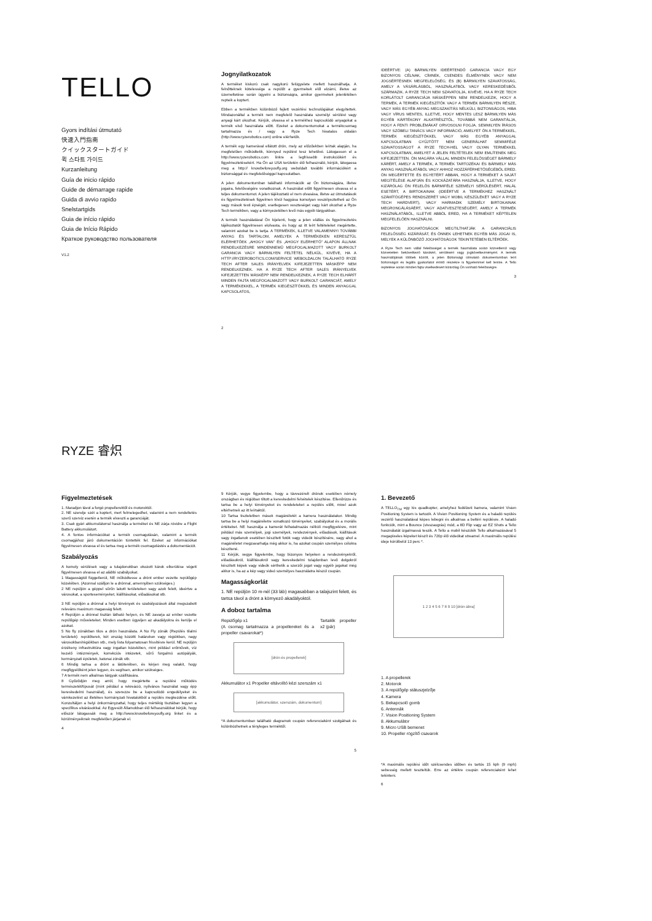TELLO
Gyors indítási útmutató
快速入門指南
クイックスタートガイド
퀵 스타트 가이드
Kurzanleitung
Guía de inicio rápido
Guide de démarrage rapide
Guida di avvio rapido
Snelstartgids
Guia de início rápido
Guia de Início Rápido
Краткое руководство пользователя
V1.2
RYZE 睿炽
Jognyilatkozatok
A terméket kiskorú csak nagykorú felügyelete mellett használhatja. A felnőtteknek kötelessége a repülőt a gyermekek elől elzárni, illetve az üzemeltetése során ügyelni a biztonságra, amikor gyermekek jelenlétében repteik a koptert.
Ebben a termékben különböző fejlett vezérlési technológiákat elegyítettek. Mindazonáltal a termék nem megfelelő használata személyi sérülést vagy anyagi kárt okozhat. Kérjük, olvassa el a termékhez kapcsolódó anyagokat a termék első használata előtt. Ezeket a dokumentumokat a termékcsomag tartalmazza és / vagy a Ryze Tech hivatalos oldalán (http://www.ryzerobotics.com) online elérhetők.
A termék egy kamerával ellátott drón, mely az előzőekben leírtak alapján, ha megfelelően működtetik, könnyed repülést tesz lehetővé. Látogasson el a http://www.ryzerobotics.com linkre a legfrissebb instrukciókért és figyelmeztetésekért. Ha Ön az USA területén élő felhasználó, kérjük, látogassa meg a http:// knowbeforeyoufly.org weboldalt további információkért a biztonsággal és megfelelőséggel kapcsolatban.
A jelen dokumentumban található információk az Ön biztonságára, illetve jogaira, felelősségére vonatkoznak. A használat előtt figyelmesen olvassa el a teljes dokumentumot. A jelen tájékoztató el nem olvasása, illetve az útmutatások és figyelmeztetések figyelmen kívül hagyása komolyan veszélyeztetheti az Ön vagy mások testi épségét, esetlegesen veszteséget vagy kárt okozhat a Ryze Tech termékben, vagy a környezetében levő más egyéb tárgyakban.
A termék használatával Ön kijelenti, hogy a jelen elállás és figyelmeztetés tájékoztatót figyelmesen elolvasta, és hogy az itt leírt feltételeket megértette, valamint azokat be is tartja. A TERMÉKEK, ILLETVE VALAMENNYI TOVÁBBI ANYAG ÉS TARTALOM, AMELYEK A TERMÉKEKEN KERESZTÜL ELÉRHETŐEK „AHOGY VAN" ÉS „AHOGY ELÉRHETŐ" ALAPON ÁLLNAK RENDELKEZÉSRE MINDENNEMŰ MEGFOGALMAZOTT VAGY BURKOLT GARANCIA VAGY BÁRMILYEN FELTÉTEL NÉLKÜL, KIVÉVE, HA A HTTP://RYZEROBOTICS.COM/SERVICE WEBOLDALON TALÁLHATÓ RYZE TECH AFTER SALES IRÁNYELVEK KIFEJEZETTEN MÁSKÉPP NEM RENDELKEZNEK. HA A RYZE TECH AFTER SALES IRÁNYELVEK KIFEJEZETTEN MÁSKÉPP NEM RENDELKEZNEK, A RYZE TECH ELHÁRÍT MINDEN FAJTA MEGFOGALMAZOTT VAGY BURKOLT GARANCIÁT, AMELY A TERMÉKEKKEL, A TERMÉK KIEGÉSZÍTŐKKEL ÉS MINDEN ANYAGGAL KAPCSOLATOS,
2
IDEÉRTVE: (A) BÁRMILYEN IDEÉRTENDŐ GARANCIA VAGY EGY BIZONYOS CÉLNAK, CÍMNEK, CSENDES ÉLMÉNYNEK VAGY NEM JOGSÉRTÉSNEK MEGFELELŐSÉG; ÉS (B) BÁRMILYEN SZAVATOSSÁG, AMELY A VÁSÁRLÁSBÓL, HASZNÁLATBÓL VAGY KERESKEDÉSBŐL SZÁRMAZIK. A RYZE TECH NEM SZAVATOLJA, KIVÉVE, HA A RYZE TECH KORLÁTOLT GARANCIÁJA MÁSKÉPPEN NEM RENDELKEZIK, HOGY A TERMÉK, A TERMÉK KIEGÉSZÍTŐK VAGY A TERMÉK BÁRMILYEN RÉSZE, VAGY MÁS EGYÉB ANYAG MEGSZAKÍTÁS NÉLKÜLI, BIZTONSÁGOS, HIBA VAGY VÍRUS MENTES, ILLETVE, HOGY MENTES LESZ BÁRMILYEN MÁS EGYÉB KÁRTÉKONY ALKATRÉSZTŐL, TOVÁBBÁ NEM GARANTÁLJA, HOGY A FENTI PROBLÉMÁKAT ORVOSOLNI FOGJA. SEMMILYEN ÍRÁSOS VAGY SZÓBELI TANÁCS VAGY INFORMÁCIÓ, AMELYET ÖN A TERMÉKKEL, TERMÉK KIEGÉSZÍTŐKKEL VAGY MÁS EGYÉB ANYAGGAL KAPCSOLATBAN GYŰJTÖTT NEM GENERÁLHAT SEMMIFÉLE SZAVATOSSÁGOT A RYZE TECH-HEL VAGY OLYAN TERMÉKKEL KAPCSOLATBAN, AMELYET A JELEN FELTÉTELEK NEM EMLÍTENEK MEG KIFEJEZETTEN. ÖN MAGÁRA VÁLLAL MINDEN FELELŐSSÉGET BÁRMELY KÁRÉRT, AMELY A TERMÉK, A TERMÉK TARTOZÉKAI ÉS BÁRMELY MÁS ANYAG HASZNÁLATÁBÓL VAGY AHHOZ HOZZÁFÉRHETŐSÉGÉBŐL ERED. ÖN MEGÉRTETTE ÉS EGYETÉRT ABBAN, HOGY A TERMÉKET A SAJÁT MEGÍTÉLÉSE ALAPJÁN ÉS KOCKÁZATÁRA HASZNÁLJA, ILLETVE, HOGY KIZÁRÓLAG ÖN FELELŐS BÁRMIFÉLE SZEMÉLYI SÉRÜLÉSÉRT, HALÁL ESETÉRT, A BIRTOKAINAK (IDEÉRTVE A TERMÉKHEZ HASZNÁLT SZÁMÍTÓGÉPES RENDSZERÉT VAGY MOBIL KÉSZÜLÉKÉT VAGY A RYZE TECH HARDVERT), VAGY HARMADIK SZEMÉLY BIRTOKAINAK MEGRONGÁLÁSÁÉRT, VAGY ADATVESZTESÉGÉRT, AMELY A TERMÉK HASZNÁLATÁBÓL, ILLETVE ABBÓL ERED, HA A TERMÉKET KÉPTELEN MEGFELELŐEN HASZNÁLNI.
BIZONYOS JOGHATÓSÁGOK MEGTILTHATJÁK A GARANCIÁLIS FELELŐSSÉG KIZÁRÁSÁT, ÉS ÖNNEK LEHETNEK EGYÉB MÁS JOGAI IS, MELYEK A KÜLÖNBÖZŐ JOGHATÓSÁGOK TEKINTETÉBEN ELTÉRŐEK.
A Ryze Tech nem vállal felelősséget a termék használata során közvetlenül vagy közvetetten bekövetkező károkért, sérülésért vagy jogkövetkezményért. A termék használójának többek között, a jelen Biztonsági útmutató dokumentumban leírt biztonságot és legális gyakorlatot érintő részekre is figyelemmel kell lennie. A Tello reptetése során minden fajta viselkedésért kizárólag Ön vonható felelősségre.
3
Figyelmeztetések
1. Maradjon távol a forgó propellerektől és motoroktól.
2. NE szerelje szét a koptert, mert felmelegedhet, valamint a nem rendeltetés szerű szerviz esetén a termék elveszti a garanciáját.
3. Csak gyári akkumulátorral használja a terméket és NE zárja rövidre a Flight Battery akkumulátort.
4. A fontos információkat a termék csomagolásán, valamint a termék csomagjához járó dokumentáción tüntették fel. Ezeket az információkat figyelmesen olvassa el és tartsa meg a termék csomagolástés a dokumentációt.
Szabályozás
A komoly sérülések vagy a tulajdonokban okozott károk elkerülése végett figyelmesen olvassa el az alábbi szabályokat.
1 Magasságtól függetlenül, NE működtesse a drónt ember vezette repülőgép közelében. (Azonnal szálljon le a drónnal, amennyiben szükséges.)
2 NE repüljön a géppel sűrűn lakott területeken vagy azok felett, ideértve a városokat, a sporteseményeket, kiállításokat, előadásokat stb.
3 NE repüljön a drónnal a helyi törvények és szabályozások által megszabott releváns maximum magasság felett.
4 Repüljön a drónnal tisztán látható helyen, és NE zavarja az ember vezette repülőgép műveleteket. Minden esetben ügyeljen az akadályokra és kerülje el azokat.
5 No fly zónákban tilos a drón használata. A No Fly zónák (Repülés tilalmi területek): repülőterek, két ország közötti határokon vagy régiókban, nagy városokban/régiókban stb., mely lista folyamatosan frissítésre kerül. NE repüljön érzékeny infrastruktúra vagy ingatlan közelében, mint például erőművek, víz kezelő intézmények, korrekciós intézetek, sűrű forgalmú autópályák, kormányzati épületek, katonai zónák stb.
6 Mindig tartsa a drónt a látóterében, és kérjen meg valakit, hogy megfigyelőként jelen legyen, és segítsen, amikor szükséges.
7 A termék nem alkalmas tárgyak szállítására.
8 Győződjön meg arról, hogy megértette a repülési működés természetét/típusát (mint például a rekreáció, nyilvános használat vagy épp kereskedelmi használat), és szerezze be a kapcsolódó engedélyeket és vámkezelést az illetékes kormányzati hivatalokból a repülés megkezdése előtt. Konzultáljon a helyi önkormányzattal, hogy teljes mértékig tisztában legyen a specifikus elvárásokkal. Az Egyesült Államokban élő felhasználókat kérjük, hogy először látogassák meg a http://www.knowbeforeyoufly.org linket és a körülményeiknek megfelelően járjanak el.
4
9 Kérjük, vegye figyelembe, hogy a távvezérelt drónok esetében némely országban és régióban tiltott a kereskedelmi felvételek készítése. Ellenőrizze és tartsa be a helyi törvényeket és rendeleteket a repülés előtt, mivel azok eltérhetnek az itt leírtaktól.
10 Tartsa tiszteletben mások magánéletét a kamera használatakor. Mindig tartsa be a helyi magánéletre vonatkozó törvényeket, szabályokat és a morális értékeket. NE használja a kamerát felhatalmazás nélküli megfigyelésre, mint például más személyek, jogi személyek, rendezvények, előadások, kiállítások vagy ingatlanok esetében készített fotók vagy videók készítésére, vagy ahol a magánéletet megzavarhatja még akkor is, ha azokat csupán személyes célokra készítené.
11 Kérjük, vegye figyelembe, hogy bizonyos helyeken a rendezvényekről, előadásokról, kiállításokról vagy kereskedelmi tulajdonban levő dolgokról készített képek vagy videók sérthetik a szerzői jogot vagy egyéb jogokat még akkor is, ha az a kép vagy videó személyes használatra készül csupán.
Magasságkorlát
1. NE repüljön 10 m-nél (33 láb) magasabban a talajszint felett, és tartsa távol a drónt a környező akadályoktól.
A doboz tartalma
Repülőgép x1
(A csomag tartalmazza a propellereket és a propeller csavarokat*)
Tartalék propeller x2 (pár)
[drón és propellerek]
Akkumulátor x1 Propeller eltávolító kézi szerszám x1
[akkumulátor, szerszám, dokumentum]
*A dokumentumban található diagramok csupán referenciaként szolgálnak és különbözhetnek a tényleges terméktől.
5
1. Bevezető
A TELLO<sub>TM</sub> egy kis quadkopter, amelyhez fedélzeti kamera, valamint Vision Positioning System is tartozik. A Vision Positioning System és a haladó repülés vezérlő használatával képes lebegni és alkalmas a beltéri repülésre. A haladó funkciók, mint a Bounce (visszaugrás) mód, a 8D Flip vagy az EZ Shots a Tello használatát izgalmassá teszik. A Tello a mobil készülék Tello alkalmazásával 5 megapixeles képeket készít és 720p élő videókat streamel. A maximális repülési ideje körülbelül 13 perc *.
1 2 3 4 5 6 7 8 9 10 [drón ábra]
1. A propellerek
2. Motorok
3. A repülőgép státuszjelzője
4. Kamera
5. Bekapcsoló gomb
6. Antennák
7. Vision Positioning System
8. Akkumulátor
9. Micro USB bemenet
10. Propeller rögzítő csavarok
*A maximális repülési időt szélcsendes időben és tartós 15 kph (9 mph) sebesség mellett teszteltük. Erre az értékre csupán referenciaként lehet tekinteni.
6